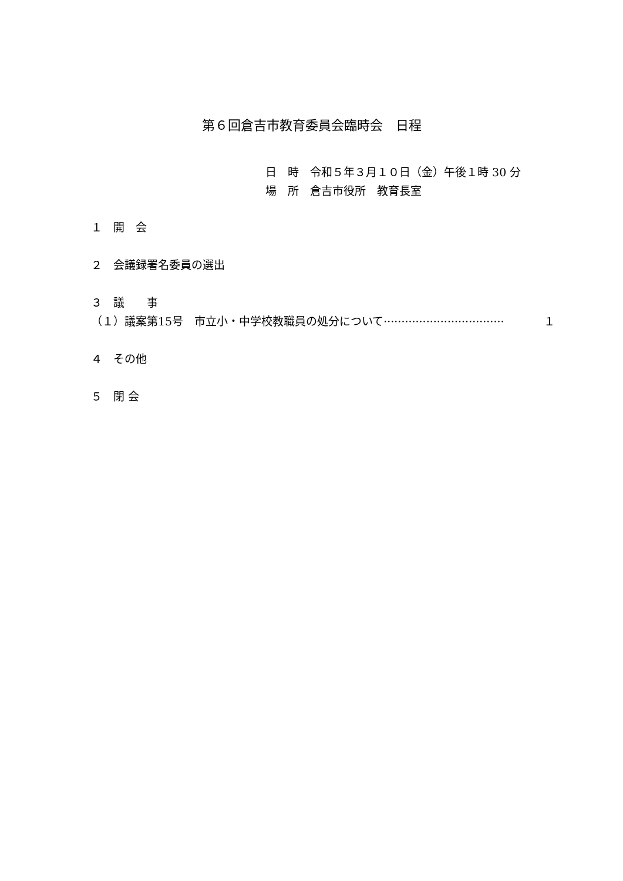第６回倉吉市教育委員会臨時会　日程
日　時　令和５年３月１０日（金）午後１時 30 分
場　所　倉吉市役所　教育長室
１　開　会
２　会議録署名委員の選出
３　議　　事
（１）議案第15号　市立小・中学校教職員の処分について ·································· １
４　その他
５　閉 会